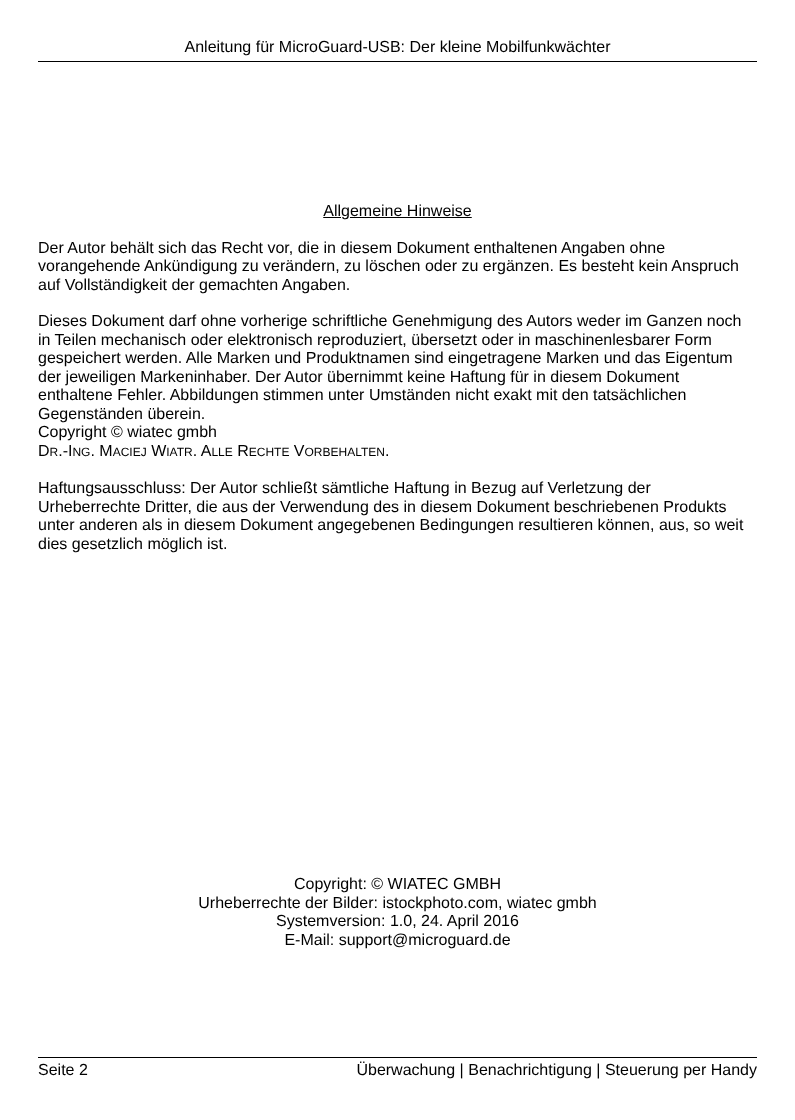Anleitung für MicroGuard-USB: Der kleine Mobilfunkwächter
Allgemeine Hinweise
Der Autor behält sich das Recht vor, die in diesem Dokument enthaltenen Angaben ohne vorangehende Ankündigung zu verändern, zu löschen oder zu ergänzen. Es besteht kein Anspruch auf Vollständigkeit der gemachten Angaben.
Dieses Dokument darf ohne vorherige schriftliche Genehmigung des Autors weder im Ganzen noch in Teilen mechanisch oder elektronisch reproduziert, übersetzt oder in maschinenlesbarer Form gespeichert werden. Alle Marken und Produktnamen sind eingetragene Marken und das Eigentum der jeweiligen Markeninhaber. Der Autor übernimmt keine Haftung für in diesem Dokument enthaltene Fehler. Abbildungen stimmen unter Umständen nicht exakt mit den tatsächlichen Gegenständen überein.
Copyright © wiatec gmbh
DR.-ING. MACIEJ WIATR. ALLE RECHTE VORBEHALTEN.
Haftungsausschluss: Der Autor schließt sämtliche Haftung in Bezug auf Verletzung der Urheberrechte Dritter, die aus der Verwendung des in diesem Dokument beschriebenen Produkts unter anderen als in diesem Dokument angegebenen Bedingungen resultieren können, aus, so weit dies gesetzlich möglich ist.
Copyright: © WIATEC GMBH
Urheberrechte der Bilder: istockphoto.com, wiatec gmbh
Systemversion: 1.0, 24. April 2016
E-Mail: support@microguard.de
Seite 2 Überwachung | Benachrichtigung | Steuerung per Handy